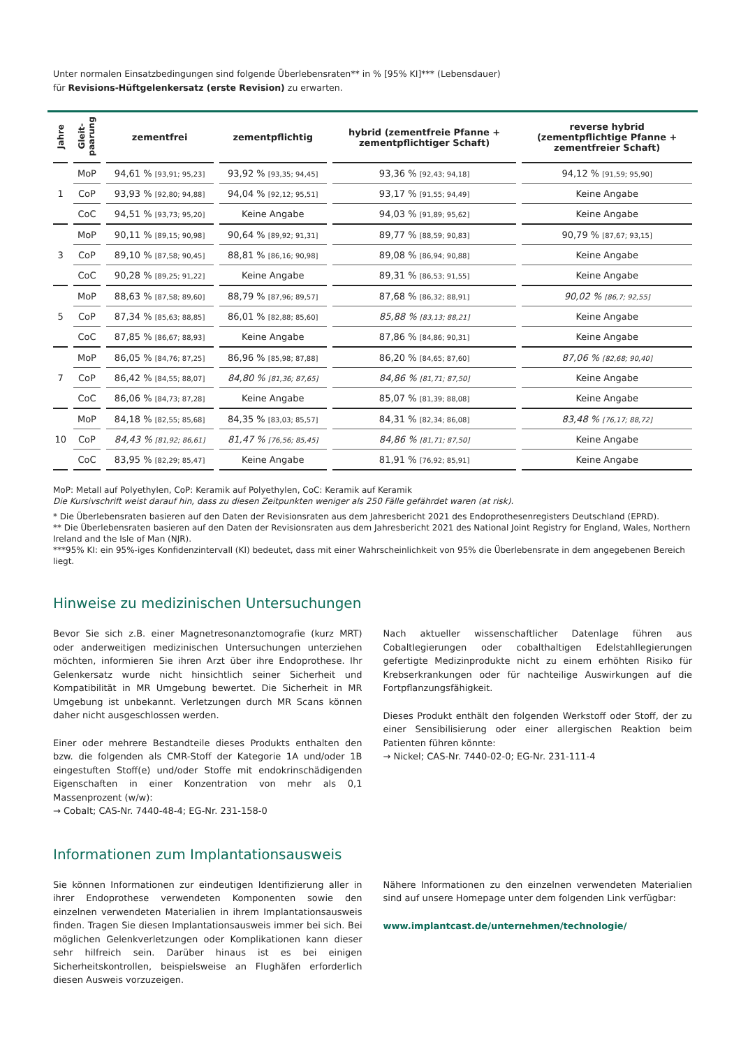Unter normalen Einsatzbedingungen sind folgende Überlebensraten** in % [95% KI]*** (Lebensdauer)
für Revisions-Hüftgelenkersatz (erste Revision) zu erwarten.
| Jahre | Gleit- paarung | zementfrei | zementpflichtig | hybrid (zementfreie Pfanne + zementpflichtiger Schaft) | reverse hybrid (zementpflichtige Pfanne + zementfreier Schaft) |
| --- | --- | --- | --- | --- | --- |
| 1 | MoP | 94,61 % [93,91; 95,23] | 93,92 % [93,35; 94,45] | 93,36 % [92,43; 94,18] | 94,12 % [91,59; 95,90] |
| | CoP | 93,93 % [92,80; 94,88] | 94,04 % [92,12; 95,51] | 93,17 % [91,55; 94,49] | Keine Angabe |
| | CoC | 94,51 % [93,73; 95,20] | Keine Angabe | 94,03 % [91,89; 95,62] | Keine Angabe |
| 3 | MoP | 90,11 % [89,15; 90,98] | 90,64 % [89,92; 91,31] | 89,77 % [88,59; 90,83] | 90,79 % [87,67; 93,15] |
| | CoP | 89,10 % [87,58; 90,45] | 88,81 % [86,16; 90,98] | 89,08 % [86,94; 90,88] | Keine Angabe |
| | CoC | 90,28 % [89,25; 91,22] | Keine Angabe | 89,31 % [86,53; 91,55] | Keine Angabe |
| 5 | MoP | 88,63 % [87,58; 89,60] | 88,79 % [87,96; 89,57] | 87,68 % [86,32; 88,91] | 90,02 % [86,7; 92,55] |
| | CoP | 87,34 % [85,63; 88,85] | 86,01 % [82,88; 85,60] | 85,88 % [83,13; 88,21] | Keine Angabe |
| | CoC | 87,85 % [86,67; 88,93] | Keine Angabe | 87,86 % [84,86; 90,31] | Keine Angabe |
| 7 | MoP | 86,05 % [84,76; 87,25] | 86,96 % [85,98; 87,88] | 86,20 % [84,65; 87,60] | 87,06 % [82,68; 90,40] |
| | CoP | 86,42 % [84,55; 88,07] | 84,80 % [81,36; 87,65] | 84,86 % [81,71; 87,50] | Keine Angabe |
| | CoC | 86,06 % [84,73; 87,28] | Keine Angabe | 85,07 % [81,39; 88,08] | Keine Angabe |
| 10 | MoP | 84,18 % [82,55; 85,68] | 84,35 % [83,03; 85,57] | 84,31 % [82,34; 86,08] | 83,48 % [76,17; 88,72] |
| | CoP | 84,43 % [81,92; 86,61] | 81,47 % [76,56; 85,45] | 84,86 % [81,71; 87,50] | Keine Angabe |
| | CoC | 83,95 % [82,29; 85,47] | Keine Angabe | 81,91 % [76,92; 85,91] | Keine Angabe |
MoP: Metall auf Polyethylen, CoP: Keramik auf Polyethylen, CoC: Keramik auf Keramik
Die Kursivschrift weist darauf hin, dass zu diesen Zeitpunkten weniger als 250 Fälle gefährdet waren (at risk).
* Die Überlebensraten basieren auf den Daten der Revisionsraten aus dem Jahresbericht 2021 des Endoprothesenregisters Deutschland (EPRD).
** Die Überlebensraten basieren auf den Daten der Revisionsraten aus dem Jahresbericht 2021 des National Joint Registry for England, Wales, Northern Ireland and the Isle of Man (NJR).
***95% KI: ein 95%-iges Konfidenzintervall (KI) bedeutet, dass mit einer Wahrscheinlichkeit von 95% die Überlebensrate in dem angegebenen Bereich liegt.
Hinweise zu medizinischen Untersuchungen
Bevor Sie sich z.B. einer Magnetresonanztomografie (kurz MRT) oder anderweitigen medizinischen Untersuchungen unterziehen möchten, informieren Sie ihren Arzt über ihre Endoprothese. Ihr Gelenkersatz wurde nicht hinsichtlich seiner Sicherheit und Kompatibilität in MR Umgebung bewertet. Die Sicherheit in MR Umgebung ist unbekannt. Verletzungen durch MR Scans können daher nicht ausgeschlossen werden.
Einer oder mehrere Bestandteile dieses Produkts enthalten den bzw. die folgenden als CMR-Stoff der Kategorie 1A und/oder 1B eingestuften Stoff(e) und/oder Stoffe mit endokrinschädigenden Eigenschaften in einer Konzentration von mehr als 0,1 Massenprozent (w/w):
→ Cobalt; CAS-Nr. 7440-48-4; EG-Nr. 231-158-0
Nach aktueller wissenschaftlicher Datenlage führen aus Cobaltlegierungen oder cobalthaltigen Edelstahllegierungen gefertigte Medizinprodukte nicht zu einem erhöhten Risiko für Krebserkrankungen oder für nachteilige Auswirkungen auf die Fortpflanzungsfähigkeit.
Dieses Produkt enthält den folgenden Werkstoff oder Stoff, der zu einer Sensibilisierung oder einer allergischen Reaktion beim Patienten führen könnte:
→ Nickel; CAS-Nr. 7440-02-0; EG-Nr. 231-111-4
Informationen zum Implantationsausweis
Sie können Informationen zur eindeutigen Identifizierung aller in ihrer Endoprothese verwendeten Komponenten sowie den einzelnen verwendeten Materialien in ihrem Implantationsausweis finden. Tragen Sie diesen Implantationsausweis immer bei sich. Bei möglichen Gelenkverletzungen oder Komplikationen kann dieser sehr hilfreich sein. Darüber hinaus ist es bei einigen Sicherheitskontrollen, beispielsweise an Flughäfen erforderlich diesen Ausweis vorzuzeigen.
Nähere Informationen zu den einzelnen verwendeten Materialien sind auf unsere Homepage unter dem folgenden Link verfügbar:
www.implantcast.de/unternehmen/technologie/